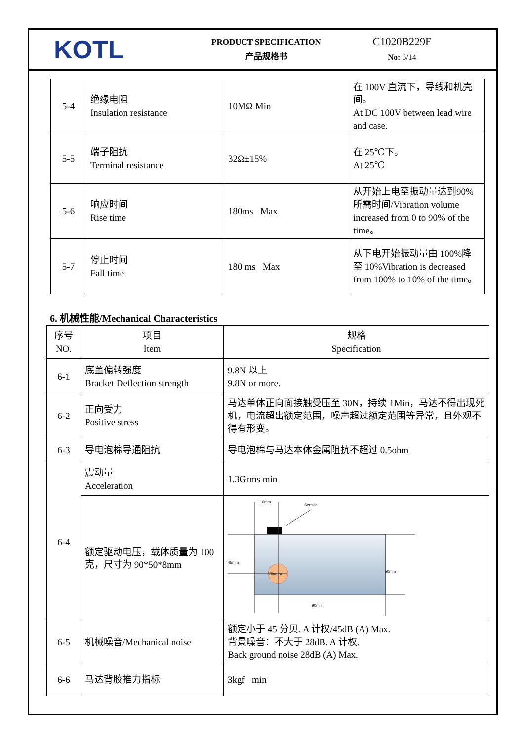KOTL
PRODUCT SPECIFICATION
产品规格书
C1020B229F
No: 6/14
| 5-4 | 绝缘电阻 Insulation resistance | 10MΩ Min | 在 100V 直流下，导线和机壳间。 At DC 100V between lead wire and case. |
| 5-5 | 端子阻抗 Terminal resistance | 32Ω±15% | 在 25℃下。 At 25℃ |
| 5-6 | 响应时间 Rise time | 180ms Max | 从开始上电至振动量达到90%所需时间/Vibration volume increased from 0 to 90% of the time。 |
| 5-7 | 停止时间 Fall time | 180 ms Max | 从下电开始振动量由 100%降至 10%Vibration is decreased from 100% to 10% of the time。 |
6. 机械性能/Mechanical Characteristics
| 序号 NO. | 项目 Item | 规格 Specification |
| 6-1 | 底盖偏转强度 Bracket Deflection strength | 9.8N 以上 9.8N or more. |
| 6-2 | 正向受力 Positive stress | 马达单体正向面接触受压至 30N，持续 1Min，马达不得出现死机，电流超出额定范围，噪声超过额定范围等异常，且外观不得有形变。 |
| 6-3 | 导电泡棉导通阻抗 | 导电泡棉与马达本体金属阻抗不超过 0.5ohm |
| 6-4 | 震动量 Acceleration | 1.3Grms min |
| | 额定驱动电压，载体质量为 100 克，尺寸为 90*50*8mm | Vibrator 10mm Sensor 45mm 50mm 90mm |
| 6-5 | 机械噪音/Mechanical noise | 额定小于 45 分贝. A 计权/45dB (A) Max. 背景噪音：不大于 28dB. A 计权. Back ground noise 28dB (A) Max. |
| 6-6 | 马达背胶推力指标 | 3kgf min |